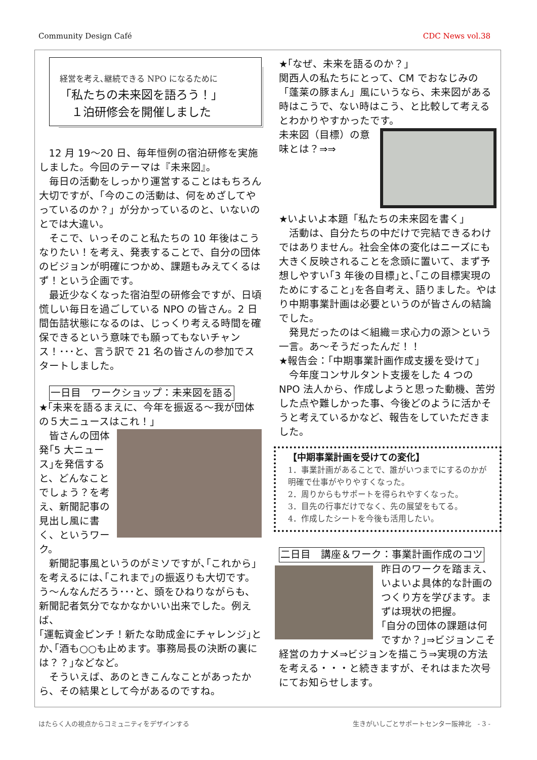Community Design Café CDC News vol.38
経営を考え､継続できる NPO になるために
「私たちの未来図を語ろう！」
　１泊研修会を開催しました
12 月 19～20 日、毎年恒例の宿泊研修を実施しました。今回のテーマは『未来図』。
毎日の活動をしっかり運営することはもちろん大切ですが、「今のこの活動は、何をめざしてやっているのか？」が分かっているのと、いないのとでは大違い。
そこで、いっそのこと私たちの 10 年後はこうなりたい！を考え、発表することで、自分の団体のビジョンが明確につかめ、課題もみえてくるはず！という企画です。
最近少なくなった宿泊型の研修会ですが、日頃慌しい毎日を過ごしている NPO の皆さん。2 日間缶詰状態になるのは、じっくり考える時間を確保できるという意味でも願ってもないチャンス！･･･と、言う訳で 21 名の皆さんの参加でスタートしました。
一日目　ワークショップ：未来図を語る
★｢未来を語るまえに、今年を振返る～我が団体の５大ニュースはこれ！」
皆さんの団体発｢5 大ニュース｣を発信すると、どんなことでしょう？を考え、新聞記事の見出し風に書く、というワーク。
新聞記事風というのがミソですが､｢これから｣を考えるには､｢これまで｣の振返りも大切です。う～んなんだろう･･･と、頭をひねりながらも、新聞記者気分でなかなかいい出来でした。例えば、
｢運転資金ピンチ！新たな助成金にチャレンジ｣とか､｢酒も○○も止めます。事務局長の決断の裏には？？｣などなど。
そういえば、あのときこんなことがあったから、その結果として今があるのですね。
★｢なぜ、未来を語るのか？｣
関西人の私たちにとって、CM でおなじみの「蓬莱の豚まん」風にいうなら、未来図がある時はこうで、ない時はこう、と比較して考えるとわかりやすかったです。
未来図（目標）の意味とは？⇒⇒
★いよいよ本題「私たちの未来図を書く」
活動は、自分たちの中だけで完結できるわけではありません。社会全体の変化はニーズにも大きく反映されることを念頭に置いて、まず予想しやすい｢3 年後の目標｣と､｢この目標実現のためにすること｣を各自考え、語りました。やはり中期事業計画は必要というのが皆さんの結論でした。
発見だったのは＜組織＝求心力の源＞という一言。あ～そうだったんだ！！
★報告会：｢中期事業計画作成支援を受けて｣
今年度コンサルタント支援をした 4 つの NPO 法人から、作成しようと思った動機、苦労した点や難しかった事、今後どのように活かそうと考えているかなど、報告をしていただきました。
【中期事業計画を受けての変化】
1．事業計画があることで、誰がいつまでにするのかが明確で仕事がやりやすくなった。
2．周りからもサポートを得られやすくなった。
3．目先の行事だけでなく、先の展望をもてる。
4．作成したシートを今後も活用したい。
二日目　講座＆ワーク：事業計画作成のコツ
昨日のワークを踏まえ、いよいよ具体的な計画のつくり方を学びます。まずは現状の把握。
｢自分の団体の課題は何ですか？｣⇒ビジョンこそ経営のカナメ⇒ビジョンを描こう⇒実現の方法を考える・・・と続きますが、それはまた次号にてお知らせします。
はたらく人の視点からコミュニティをデザインする 生きがいしごとサポートセンター阪神北　- 3 -